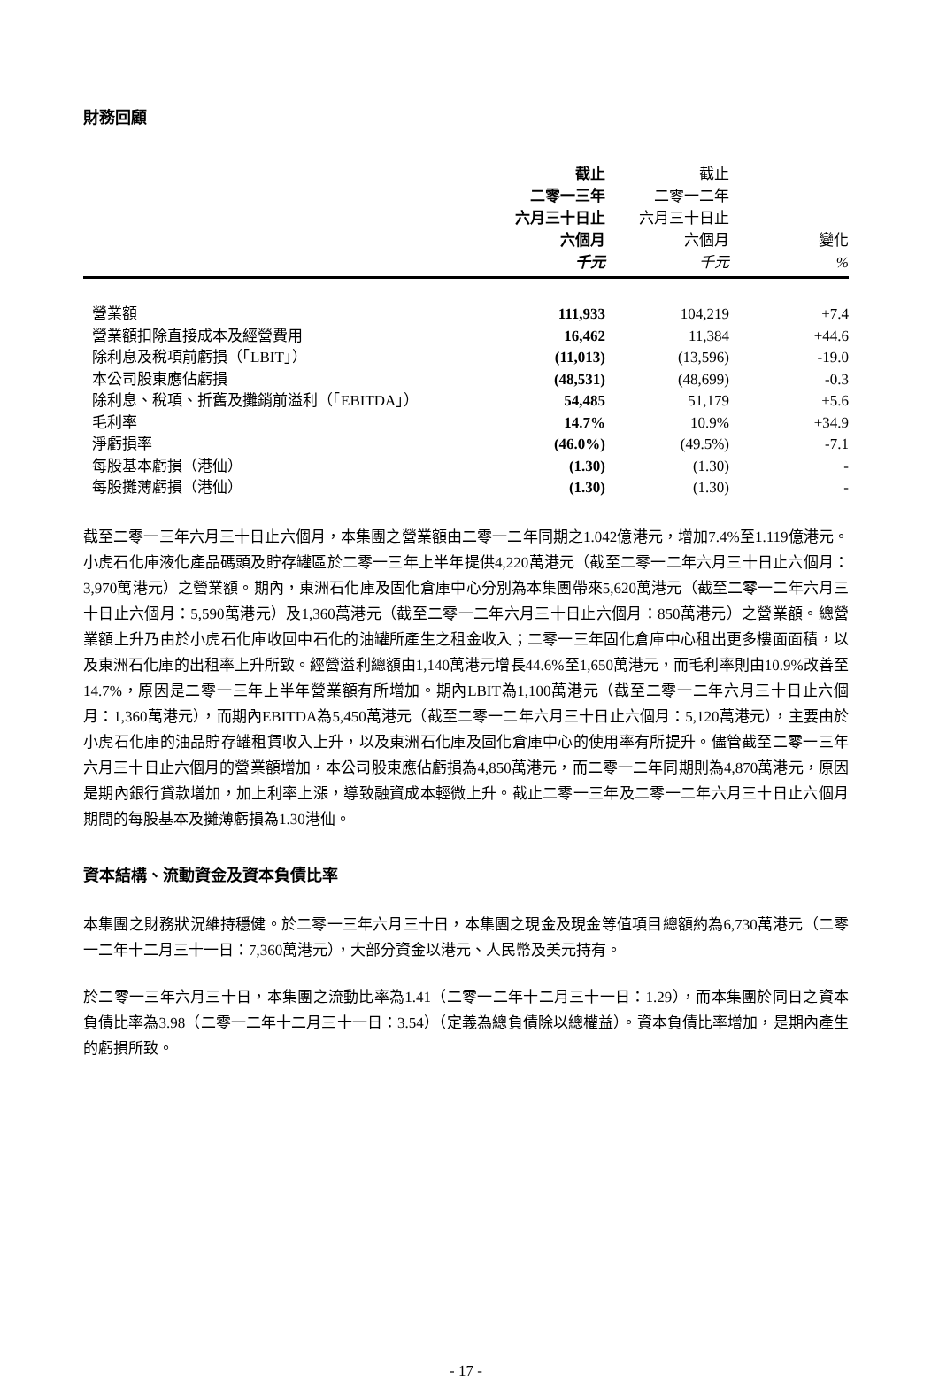財務回顧
| | 截止 二零一三年 六月三十日止 六個月 | 截止 二零一二年 六月三十日止 六個月 | 變化 |
| --- | --- | --- | --- |
| | 千元 | 千元 | % |
| 營業額 | 111,933 | 104,219 | +7.4 |
| 營業額扣除直接成本及經營費用 | 16,462 | 11,384 | +44.6 |
| 除利息及稅項前虧損（「LBIT」） | (11,013) | (13,596) | -19.0 |
| 本公司股東應佔虧損 | (48,531) | (48,699) | -0.3 |
| 除利息、稅項、折舊及攤銷前溢利（「EBITDA」） | 54,485 | 51,179 | +5.6 |
| 毛利率 | 14.7% | 10.9% | +34.9 |
| 淨虧損率 | (46.0%) | (49.5%) | -7.1 |
| 每股基本虧損（港仙） | (1.30) | (1.30) | - |
| 每股攤薄虧損（港仙） | (1.30) | (1.30) | - |
截至二零一三年六月三十日止六個月，本集團之營業額由二零一二年同期之1.042億港元，增加7.4%至1.119億港元。小虎石化庫液化產品碼頭及貯存罐區於二零一三年上半年提供4,220萬港元（截至二零一二年六月三十日止六個月：3,970萬港元）之營業額。期內，東洲石化庫及固化倉庫中心分別為本集團帶來5,620萬港元（截至二零一二年六月三十日止六個月：5,590萬港元）及1,360萬港元（截至二零一二年六月三十日止六個月：850萬港元）之營業額。總營業額上升乃由於小虎石化庫收回中石化的油罐所產生之租金收入；二零一三年固化倉庫中心租出更多樓面面積，以及東洲石化庫的出租率上升所致。經營溢利總額由1,140萬港元增長44.6%至1,650萬港元，而毛利率則由10.9%改善至14.7%，原因是二零一三年上半年營業額有所增加。期內LBIT為1,100萬港元（截至二零一二年六月三十日止六個月：1,360萬港元），而期內EBITDA為5,450萬港元（截至二零一二年六月三十日止六個月：5,120萬港元），主要由於小虎石化庫的油品貯存罐租賃收入上升，以及東洲石化庫及固化倉庫中心的使用率有所提升。儘管截至二零一三年六月三十日止六個月的營業額增加，本公司股東應佔虧損為4,850萬港元，而二零一二年同期則為4,870萬港元，原因是期內銀行貸款增加，加上利率上漲，導致融資成本輕微上升。截止二零一三年及二零一二年六月三十日止六個月期間的每股基本及攤薄虧損為1.30港仙。
資本結構、流動資金及資本負債比率
本集團之財務狀況維持穩健。於二零一三年六月三十日，本集團之現金及現金等值項目總額約為6,730萬港元（二零一二年十二月三十一日：7,360萬港元），大部分資金以港元、人民幣及美元持有。
於二零一三年六月三十日，本集團之流動比率為1.41（二零一二年十二月三十一日：1.29），而本集團於同日之資本負債比率為3.98（二零一二年十二月三十一日：3.54）（定義為總負債除以總權益）。資本負債比率增加，是期內產生的虧損所致。
- 17 -